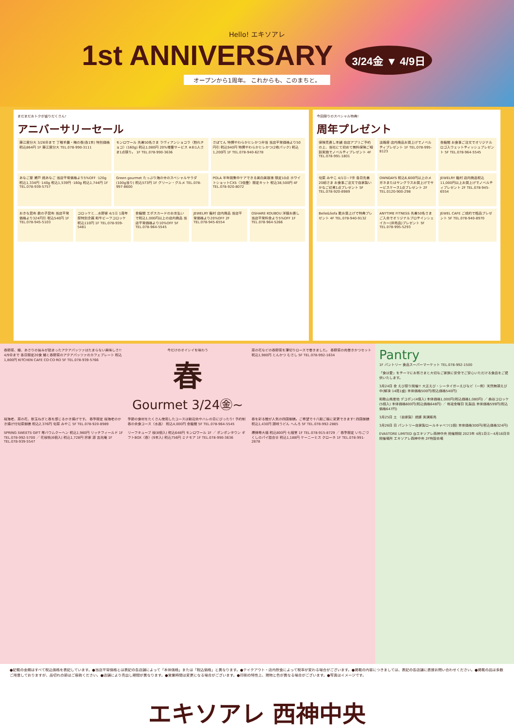Hello! エキソアレ
1st ANNIVERSARY 3/24金 ▼ 4/9日
オープンから1周年。 これからも、このまちと。
まだまだおトクが盛りだくさん!
アニバーサリーセール
藤江屋分大 3/26㊐まで 丁稚羊羹・梅の春(各1本) 特別価格 税込864円 1F 藤江屋分大 TEL.078-990-3111
モンロワール 先着50名さま ラヴィアンショコラ〈割れチョコ〉(160g) 税込1,080円 20%増量サービス ※お1人さま1点限り。 1F TEL.078-990-3636
さぼてん 特撰やわらかヒレかつ弁当 当店平常価格より50円引 税込940円 特撰やわらかヒレかつ(2枚パック) 税込1,200円 1F TEL.078-940-6278
あなご屋 瀬戸 焼あなご 当店平常価格より5%OFF ·120g 税込1,334円 ·140g 税込1,539円 ·160g 税込1,744円 1F TEL.078-939-5757
Green gourmet たっぷり海の幸のスペシャルサラダ(100g当り) 税込573円 1F グリーン・グルメ TEL.078-997-8600
POLA 半年間集中ケアできる美白美容液 限定10点 ホワイトショットCXS〈3倍量〉限定キット 税込38,500円 4F TEL.078-920-8072
おきな昆布 数の子昆布 当店平常価格より324円引 税込540円 1F TEL.078-945-5103
コロッケと…水野家 4/1㊏ 1周年祭特別企画 和牛ビーフコロッケ 税込110円 1F TEL.078-939-5481
金龍閣 エポスカードのお支払いで税込1,000円以上の店内商品 当店平常価格より10%OFF 5F TEL.078-964-5545
JEWELRY 龍村 店内商品 当店平常価格より20%OFF 2F TEL.078-945-6554
OSHARE KOUBOU 洋服お直し 当店平常料金より5%OFF 1F TEL.078-964-5266
今回限りのスペシャル特典!
周年プレゼント
保険見直し本舗 自店アプリご予約の上、当社にて初めて無料保険ご相談実施でノベルティプレゼント 4F TEL.078-991-1801
淡路屋 店内商品お買上げでノベルティプレゼント 1F TEL.078-995-8123
金龍閣 お食事ご注文でオリジナルロゴ入ウェットティッシュプレゼント 5F TEL.078-964-5545
旬菜 みやこ 4/1㊏~7㊎ 各日先着20組さま お食事ご注文で自家製いかなご釘煮1点プレゼント 5F TEL.078-920-8989
OWNDAYS 税込6,600円以上のメガネまたはサングラスお買上げでサービスケース1点プレゼント 2F TEL.0120-900-298
JEWELRY 龍村 店内商品税込11,000円以上お買上げでノベルティプレゼント 2F TEL.078-945-6554
Belle&Sofa 靴お買上げで特典プレゼント 4F TEL.078-940-9132
ANYTIME FITNESS 先着50名さま ご入会でオリジナルプロテインシェイカー(非売品)プレゼント 5F TEL.078-995-5293
JEWEL CAFE ご成約で粗品プレゼント 5F TEL.078-940-8970
春野菜、鰆、あさりの旨みが詰まったアクアパッツァはたまらない美味しさ!! 4/9㊐まで 各日限定20食 鰆と春野菜のアクアパッツァのカフェプレート 税込1,800円 KITCHEN CAFE CO·CO·RO 5F TEL.078-939-5766
今だけのオイシイを味わう
春
Gourmet 3/24㊎~
菜の花などの春野菜を薄切りロースで巻きました。 春野菜の肉巻きかつセット 税込1,980円 とんかつ むさし 5F TEL.078-992-1634
桜海老、菜の花、新玉ねぎと春を感じるかき揚げです。 春季限定 桜海老のかき揚げ付旬菜御膳 税込2,376円 旬菜 みやこ 5F TEL.078-920-8989
季節の食材をたくさん使用したコースは歓迎会やハレの日にぴったり! 予約制 春の会食コース〈水晶〉 税込4,000円 金龍閣 5F TEL.078-964-5545
春を彩る鰹が人気の四国御膳。ご希望で十八穀ご飯に変更できます! 四国御膳 税込1,430円 讃岐うどん へんろ 5F TEL.078-992-2885
SPRING SWEETS GIFT 苺バウムクーヘン 税込1,960円 リッチフィールド 1F TEL.078-992-5700 ／ 花桜桃(6個入) 税込1,728円 宗家 源 吉兆庵 1F TEL.078-939-5547
リーフキューブ 桜(8個入) 税込648円 モンロワール 1F ／ ポンポンタウン ギフトBOX〈春〉(9本入) 税込756円 ミナモア 1F TEL.078-990-3636
爆弾苺大福 税込800円 七福堂 1F TEL.078-915-8729 ／ 春季限定 いちごづくしのパイ詰合せ 税込1,188円 ケーニーヒス クローネ 1F TEL.078-991-2878
Pantry
1F パントリー 食品スーパーマーケット TEL.078-992-1500
「食は愛」をテーマにお客さまと大切なご家族に安全でご安心いただける食品をご提供いたします。
3月24日 金 えび祭り開催!! 大正えび・シータイガーえびなど〈一例〉天然無頭えび中(解凍·14尾1盛) 本体価格500円(税込価格540円)
和歌山県産他 デコポン(4個入) 本体価格1,000円(税込価格1,080円) ／ 森谷コロッケ(5個入) 本体価格600円(税込価格648円) ／ 毎週金曜日 乳製品 本体価格599円(税込価格647円)
3月25日 土 〈自家製〉焼豚 実演販売
3月26日 日 パントリー自家製ロールキャベツ(1個) 本体価格300円(税込価格324円)
EVASTORE LIMITED @エキソアレ西神中央 開催期間 2023年 4月1日㊏~4月16日㊐ 開催場所 エキソアレ西神中央 2F特設会場
●記載の金額はすべて税込価格を表記しています。●当店平常価格とは表記の各店舗によって「本体価格」または「税込価格」と異なります。●テイクアウト・店内飲食によって税率が変わる場合がございます。●掲載の内容につきましては、表記の各店舗に直接お問い合わせください。●掲載の品は多数ご用意しておりますが、品切れの節はご容赦ください。●店舗により売出し期間が異なります。●営業時間は変更になる場合がございます。●印刷の特性上、現物と色が異なる場合がございます。●写真はイメージです。
エキソアレ 西神中央